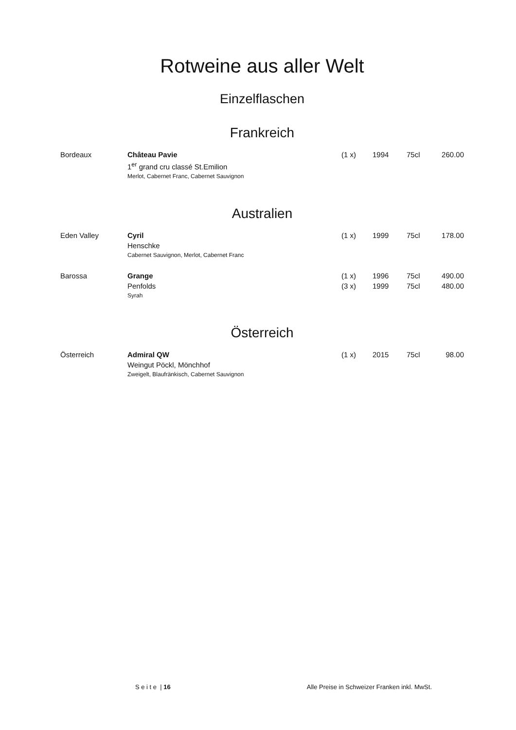Rotweine aus aller Welt
Einzelflaschen
Frankreich
| Bordeaux | Château Pavie | (1 x) | 1994 | 75cl | 260.00 |
| | 1<sup>er</sup> grand cru classé St.Emilion | | | | |
| | Merlot, Cabernet Franc, Cabernet Sauvignon | | | | |
Australien
| Eden Valley | Cyril | (1 x) | 1999 | 75cl | 178.00 |
| | Henschke | | | | |
| | Cabernet Sauvignon, Merlot, Cabernet Franc | | | | |
| Barossa | Grange | (1 x) | 1996 | 75cl | 490.00 |
| | Penfolds | (3 x) | 1999 | 75cl | 480.00 |
| | Syrah | | | | |
Österreich
| Österreich | Admiral QW | (1 x) | 2015 | 75cl | 98.00 |
| | Weingut Pöckl, Mönchhof | | | | |
| | Zweigelt, Blaufränkisch, Cabernet Sauvignon | | | | |
S e i t e | 16 Alle Preise in Schweizer Franken inkl. MwSt.